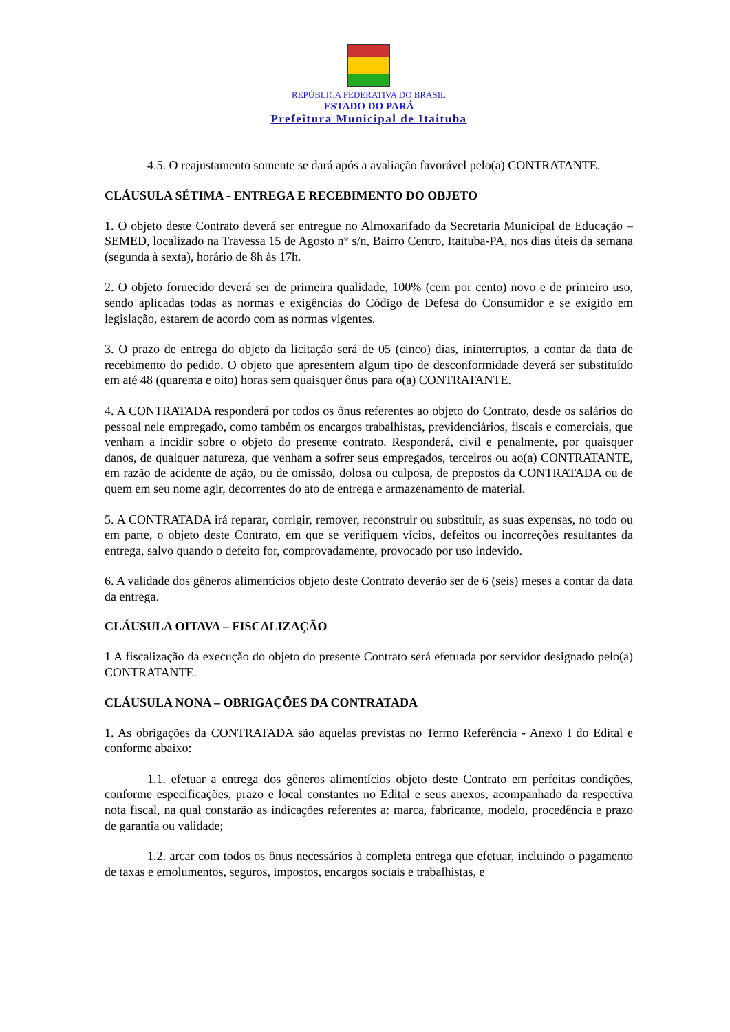REPÚBLICA FEDERATIVA DO BRASIL
ESTADO DO PARÁ
Prefeitura Municipal de Itaituba
4.5. O reajustamento somente se dará após a avaliação favorável pelo(a) CONTRATANTE.
CLÁUSULA SÉTIMA - ENTREGA E RECEBIMENTO DO OBJETO
1. O objeto deste Contrato deverá ser entregue no Almoxarifado da Secretaria Municipal de Educação – SEMED, localizado na Travessa 15 de Agosto n° s/n, Bairro Centro, Itaituba-PA, nos dias úteis da semana (segunda à sexta), horário de 8h às 17h.
2. O objeto fornecido deverá ser de primeira qualidade, 100% (cem por cento) novo e de primeiro uso, sendo aplicadas todas as normas e exigências do Código de Defesa do Consumidor e se exigido em legislação, estarem de acordo com as normas vigentes.
3. O prazo de entrega do objeto da licitação será de 05 (cinco) dias, ininterruptos, a contar da data de recebimento do pedido. O objeto que apresentem algum tipo de desconformidade deverá ser substituído em até 48 (quarenta e oito) horas sem quaisquer ônus para o(a) CONTRATANTE.
4. A CONTRATADA responderá por todos os ônus referentes ao objeto do Contrato, desde os salários do pessoal nele empregado, como também os encargos trabalhistas, previdenciários, fiscais e comerciais, que venham a incidir sobre o objeto do presente contrato. Responderá, civil e penalmente, por quaisquer danos, de qualquer natureza, que venham a sofrer seus empregados, terceiros ou ao(a) CONTRATANTE, em razão de acidente de ação, ou de omissão, dolosa ou culposa, de prepostos da CONTRATADA ou de quem em seu nome agir, decorrentes do ato de entrega e armazenamento de material.
5. A CONTRATADA irá reparar, corrigir, remover, reconstruir ou substituir, as suas expensas, no todo ou em parte, o objeto deste Contrato, em que se verifiquem vícios, defeitos ou incorreções resultantes da entrega, salvo quando o defeito for, comprovadamente, provocado por uso indevido.
6. A validade dos gêneros alimentícios objeto deste Contrato deverão ser de 6 (seis) meses a contar da data da entrega.
CLÁUSULA OITAVA – FISCALIZAÇÃO
1 A fiscalização da execução do objeto do presente Contrato será efetuada por servidor designado pelo(a) CONTRATANTE.
CLÁUSULA NONA – OBRIGAÇÕES DA CONTRATADA
1. As obrigações da CONTRATADA são aquelas previstas no Termo Referência - Anexo I do Edital e conforme abaixo:
1.1. efetuar a entrega dos gêneros alimentícios objeto deste Contrato em perfeitas condições, conforme especificações, prazo e local constantes no Edital e seus anexos, acompanhado da respectiva nota fiscal, na qual constarão as indicações referentes a: marca, fabricante, modelo, procedência e prazo de garantia ou validade;
1.2. arcar com todos os ônus necessários à completa entrega que efetuar, incluindo o pagamento de taxas e emolumentos, seguros, impostos, encargos sociais e trabalhistas, e